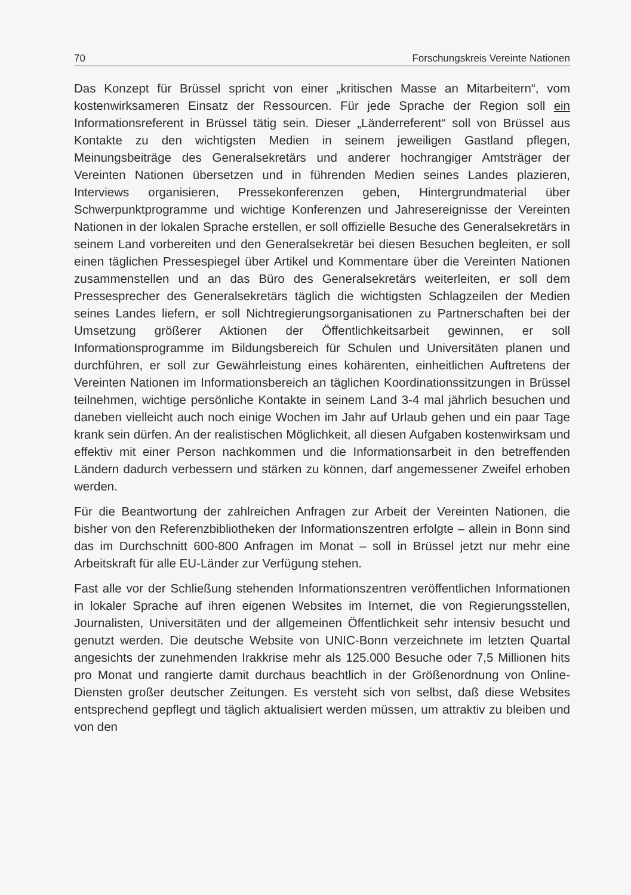70 Forschungskreis Vereinte Nationen
Das Konzept für Brüssel spricht von einer „kritischen Masse an Mitarbeitern“, vom kostenwirksameren Einsatz der Ressourcen. Für jede Sprache der Region soll ein Informationsreferent in Brüssel tätig sein. Dieser „Länderreferent“ soll von Brüssel aus Kontakte zu den wichtigsten Medien in seinem jeweiligen Gastland pflegen, Meinungsbeiträge des Generalsekretärs und anderer hochrangiger Amtsträger der Vereinten Nationen übersetzen und in führenden Medien seines Landes plazieren, Interviews organisieren, Pressekonferenzen geben, Hintergrundmaterial über Schwerpunktprogramme und wichtige Konferenzen und Jahresereignisse der Vereinten Nationen in der lokalen Sprache erstellen, er soll offizielle Besuche des Generalsekretärs in seinem Land vorbereiten und den Generalsekretär bei diesen Besuchen begleiten, er soll einen täglichen Pressespiegel über Artikel und Kommentare über die Vereinten Nationen zusammenstellen und an das Büro des Generalsekretärs weiterleiten, er soll dem Pressesprecher des Generalsekretärs täglich die wichtigsten Schlagzeilen der Medien seines Landes liefern, er soll Nichtregierungsorganisationen zu Partnerschaften bei der Umsetzung größerer Aktionen der Öffentlichkeitsarbeit gewinnen, er soll Informationsprogramme im Bildungsbereich für Schulen und Universitäten planen und durchführen, er soll zur Gewährleistung eines kohärenten, einheitlichen Auftretens der Vereinten Nationen im Informationsbereich an täglichen Koordinationssitzungen in Brüssel teilnehmen, wichtige persönliche Kontakte in seinem Land 3-4 mal jährlich besuchen und daneben vielleicht auch noch einige Wochen im Jahr auf Urlaub gehen und ein paar Tage krank sein dürfen. An der realistischen Möglichkeit, all diesen Aufgaben kostenwirksam und effektiv mit einer Person nachkommen und die Informationsarbeit in den betreffenden Ländern dadurch verbessern und stärken zu können, darf angemessener Zweifel erhoben werden.
Für die Beantwortung der zahlreichen Anfragen zur Arbeit der Vereinten Nationen, die bisher von den Referenzbibliotheken der Informationszentren erfolgte – allein in Bonn sind das im Durchschnitt 600-800 Anfragen im Monat – soll in Brüssel jetzt nur mehr eine Arbeitskraft für alle EU-Länder zur Verfügung stehen.
Fast alle vor der Schließung stehenden Informationszentren veröffentlichen Informationen in lokaler Sprache auf ihren eigenen Websites im Internet, die von Regierungsstellen, Journalisten, Universitäten und der allgemeinen Öffentlichkeit sehr intensiv besucht und genutzt werden. Die deutsche Website von UNIC-Bonn verzeichnete im letzten Quartal angesichts der zunehmenden Irakkrise mehr als 125.000 Besuche oder 7,5 Millionen hits pro Monat und rangierte damit durchaus beachtlich in der Größenordnung von Online-Diensten großer deutscher Zeitungen. Es versteht sich von selbst, daß diese Websites entsprechend gepflegt und täglich aktualisiert werden müssen, um attraktiv zu bleiben und von den